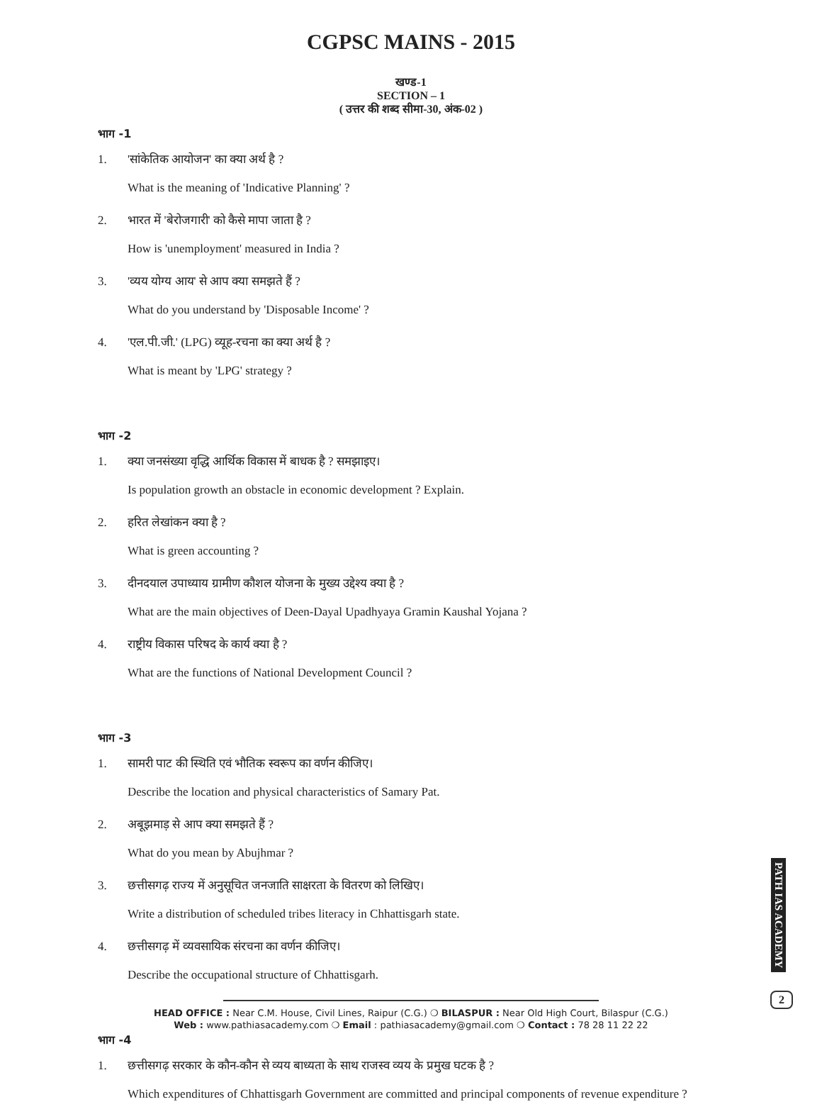CGPSC MAINS - 2015
खण्ड-1
SECTION – 1
( उत्तर की शब्द सीमा-30, अंक-02 )
भाग -1
1. 'सांकेतिक आयोजन' का क्या अर्थ है ?
What is the meaning of 'Indicative Planning' ?
2. भारत में 'बेरोजगारी' को कैसे मापा जाता है ?
How is 'unemployment' measured in India ?
3. 'व्यय योग्य आय' से आप क्या समझते हैं ?
What do you understand by 'Disposable Income' ?
4. 'एल.पी.जी.' (LPG) व्यूह-रचना का क्या अर्थ है ?
What is meant by 'LPG' strategy ?
भाग -2
1. क्या जनसंख्या वृद्धि आर्थिक विकास में बाधक है ? समझाइए।
Is population growth an obstacle in economic development ? Explain.
2. हरित लेखांकन क्या है ?
What is green accounting ?
3. दीनदयाल उपाध्याय ग्रामीण कौशल योजना के मुख्य उद्देश्य क्या है ?
What are the main objectives of Deen-Dayal Upadhyaya Gramin Kaushal Yojana ?
4. राष्ट्रीय विकास परिषद के कार्य क्या है ?
What are the functions of National Development Council ?
भाग -3
1. सामरी पाट की स्थिति एवं भौतिक स्वरूप का वर्णन कीजिए।
Describe the location and physical characteristics of Samary Pat.
2. अबूझमाड़ से आप क्या समझते हैं ?
What do you mean by Abujhmar ?
3. छत्तीसगढ़ राज्य में अनुसूचित जनजाति साक्षरता के वितरण को लिखिए।
Write a distribution of scheduled tribes literacy in Chhattisgarh state.
4. छत्तीसगढ़ में व्यवसायिक संरचना का वर्णन कीजिए।
Describe the occupational structure of Chhattisgarh.
भाग -4
1. छत्तीसगढ़ सरकार के कौन-कौन से व्यय बाध्यता के साथ राजस्व व्यय के प्रमुख घटक है ?
Which expenditures of Chhattisgarh Government are committed and principal components of revenue expenditure ?
PATH IAS ACADEMY
2
HEAD OFFICE : Near C.M. House, Civil Lines, Raipur (C.G.) ❍ BILASPUR : Near Old High Court, Bilaspur (C.G.)
Web : www.pathiasacademy.com ❍ Email : pathiasacademy@gmail.com ❍ Contact : 78 28 11 22 22